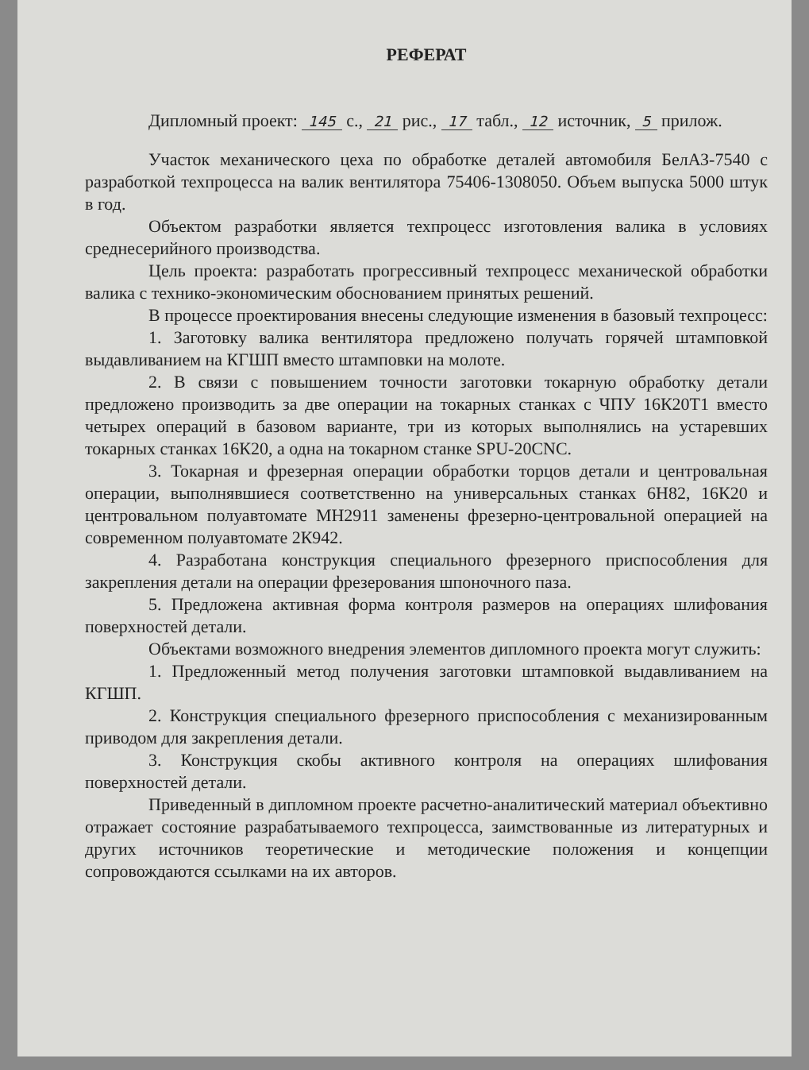РЕФЕРАТ
Дипломный проект: 145 с., 21 рис., 17 табл., 12 источник, 5 прилож.
Участок механического цеха по обработке деталей автомобиля БелАЗ-7540 с разработкой техпроцесса на валик вентилятора 75406-1308050. Объем выпуска 5000 штук в год.
Объектом разработки является техпроцесс изготовления валика в условиях среднесерийного производства.
Цель проекта: разработать прогрессивный техпроцесс механической обработки валика с технико-экономическим обоснованием принятых решений.
В процессе проектирования внесены следующие изменения в базовый техпроцесс:
1. Заготовку валика вентилятора предложено получать горячей штамповкой выдавливанием на КГШП вместо штамповки на молоте.
2. В связи с повышением точности заготовки токарную обработку детали предложено производить за две операции на токарных станках с ЧПУ 16К20Т1 вместо четырех операций в базовом варианте, три из которых выполнялись на устаревших токарных станках 16К20, а одна на токарном станке SPU-20CNC.
3. Токарная и фрезерная операции обработки торцов детали и центровальная операции, выполнявшиеся соответственно на универсальных станках 6Н82, 16К20 и центровальном полуавтомате МН2911 заменены фрезерно-центровальной операцией на современном полуавтомате 2К942.
4. Разработана конструкция специального фрезерного приспособления для закрепления детали на операции фрезерования шпоночного паза.
5. Предложена активная форма контроля размеров на операциях шлифования поверхностей детали.
Объектами возможного внедрения элементов дипломного проекта могут служить:
1. Предложенный метод получения заготовки штамповкой выдавливанием на КГШП.
2. Конструкция специального фрезерного приспособления с механизированным приводом для закрепления детали.
3. Конструкция скобы активного контроля на операциях шлифования поверхностей детали.
Приведенный в дипломном проекте расчетно-аналитический материал объективно отражает состояние разрабатываемого техпроцесса, заимствованные из литературных и других источников теоретические и методические положения и концепции сопровождаются ссылками на их авторов.